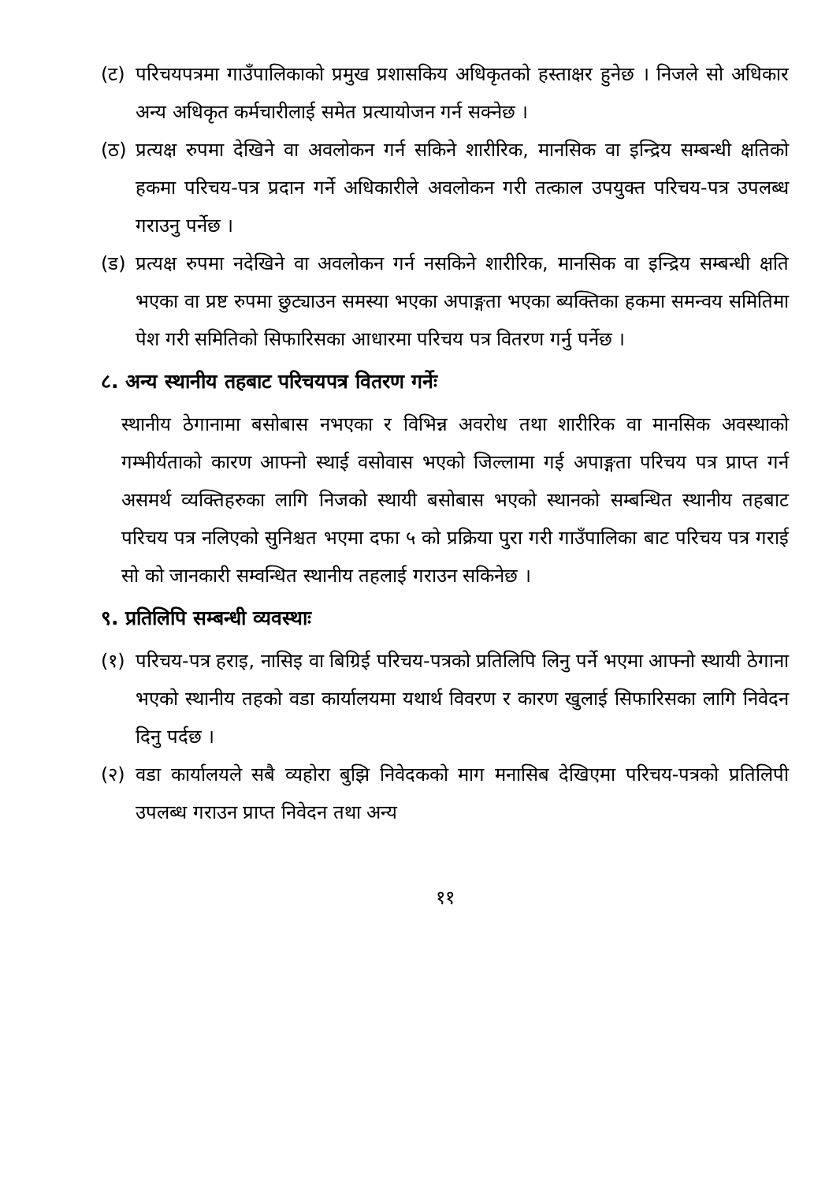(ट) परिचयपत्रमा गाउँपालिकाको प्रमुख प्रशासकिय अधिकृतको हस्ताक्षर हुनेछ । निजले सो अधिकार अन्य अधिकृत कर्मचारीलाई समेत प्रत्यायोजन गर्न सक्नेछ ।
(ठ) प्रत्यक्ष रुपमा देखिने वा अवलोकन गर्न सकिने शारीरिक, मानसिक वा इन्द्रिय सम्बन्धी क्षतिको हकमा परिचय-पत्र प्रदान गर्ने अधिकारीले अवलोकन गरी तत्काल उपयुक्त परिचय-पत्र उपलब्ध गराउनु पर्नेछ ।
(ड) प्रत्यक्ष रुपमा नदेखिने वा अवलोकन गर्न नसकिने शारीरिक, मानसिक वा इन्द्रिय सम्बन्धी क्षति भएका वा प्रष्ट रुपमा छुट्याउन समस्या भएका अपाङ्गता भएका ब्यक्तिका हकमा समन्वय समितिमा पेश गरी समितिको सिफारिसका आधारमा परिचय पत्र वितरण गर्नु पर्नेछ ।
८. अन्य स्थानीय तहबाट परिचयपत्र वितरण गर्नेः
स्थानीय ठेगानामा बसोबास नभएका र विभिन्न अवरोध तथा शारीरिक वा मानसिक अवस्थाको गम्भीर्यताको कारण आफ्नो स्थाई वसोवास भएको जिल्लामा गई अपाङ्गता परिचय पत्र प्राप्त गर्न असमर्थ व्यक्तिहरुका लागि निजको स्थायी बसोबास भएको स्थानको सम्बन्धित स्थानीय तहबाट परिचय पत्र नलिएको सुनिश्चत भएमा दफा ५ को प्रक्रिया पुरा गरी गाउँपालिका बाट परिचय पत्र गराई सो को जानकारी सम्वन्धित स्थानीय तहलाई गराउन सकिनेछ ।
९. प्रतिलिपि सम्बन्धी व्यवस्थाः
(१) परिचय-पत्र हराइ, नासिइ वा बिग्रिई परिचय-पत्रको प्रतिलिपि लिनु पर्ने भएमा आफ्नो स्थायी ठेगाना भएको स्थानीय तहको वडा कार्यालयमा यथार्थ विवरण र कारण खुलाई सिफारिसका लागि निवेदन दिनु पर्दछ ।
(२) वडा कार्यालयले सबै व्यहोरा बुझि निवेदकको माग मनासिब देखिएमा परिचय-पत्रको प्रतिलिपी उपलब्ध गराउन प्राप्त निवेदन तथा अन्य
११